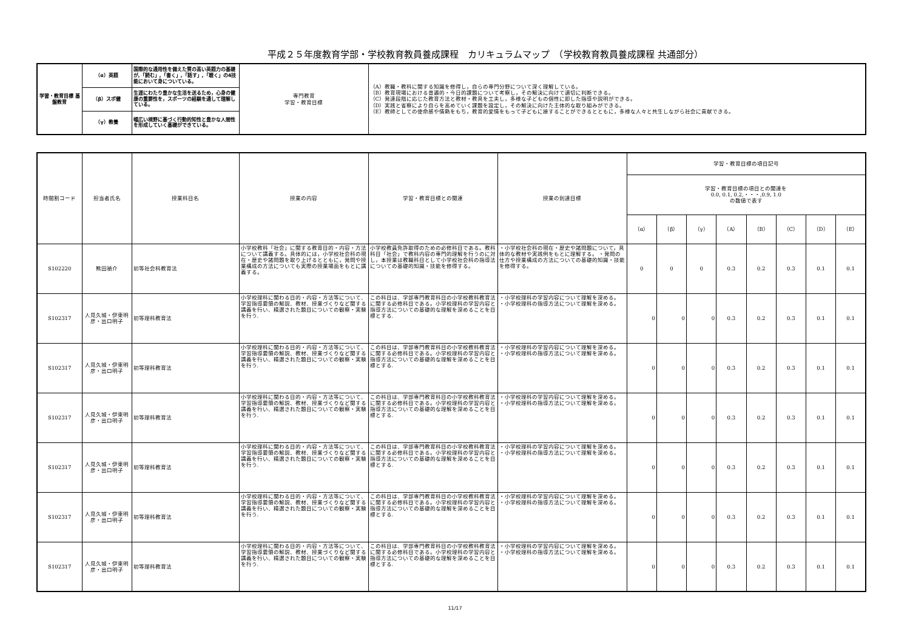平成２５年度教育学部・学校教育教員養成課程　カリキュラムマップ　（学校教育教員養成課程 共通部分）
| 学習・教育目標 基盤教育 | （α）英語 | 国際的な通用性を備えた質の高い英語力の基礎が,「読む」,「書く」,「話す」,「聴く」の4技能において身についている。 | 専門教育 学習・教育目標 | （A）教職・教科に関する知識を修得し，自らの専門分野について深く理解している。 （B）教育現場における普遍的・今日的課題について考察し，その解決に向けて適切に判断できる。 （C）発達段階に応じた教育方法と教材・教具を工夫し，多様な子どもの個性に即した指導や説明ができる。 （D）実践と省察により自らを高めていく課題を設定し，その解決に向けた主体的な取り組みができる。 （E）教師としての使命感や情熱をもち，教育的愛情をもって子どもに接することができるとともに，多様な人々と共生しながら社会に貢献できる。 |
| | （β）スポ健 | 生涯にわたり豊かな生活を送るため，心身の健康の重要性を，スポーツの経験を通して理解している。 | | |
| | （γ）教養 | 幅広い視野に基づく行動的知性と豊かな人間性を形成していく基礎ができている。 | | |
| 時間割コード | 担当者氏名 | 授業科目名 | 授業の内容 | 学習・教育目標との関連 | 授業の到達目標 | 学習・教育目標の項目記号 | | | | | | | |
| --- | --- | --- | --- | --- | --- | --- | --- | --- | --- | --- | --- | --- | --- |
| | | | | | | 学習・教育目標の項目との関連を 0.0, 0.1, 0.2,・・・,0.9, 1.0 の数値で表す | | | | | | | |
| | | | | | | （α） | （β） | （γ） | （A） | （B） | （C） | （D） | （E） |
| S102220 | 熊田禎介 | 初等社会科教育法 | 小学校教科「社会」に関する教育目的・内容・方法について講義する。具体的には，小学校社会科の現在・歴史や諸問題を取り上げるとともに，発問や授業構成の方法についても実際の授業場面をもとに講義する。 | 小学校教員免許取得のための必修科目である。教科科目「社会」で教科内容の専門的理解を行うのに対し，本授業は教職科目として小学校社会科の指導法についての基礎的知識・技能を修得する。 | ・小学校社会科の現在・歴史や諸問題について，具体的な教材や実践例をもとに理解する。 ・発問の仕方や授業構成の方法についての基礎的知識・技能を修得する。 | 0 | 0 | 0 | 0.3 | 0.2 | 0.3 | 0.1 | 0.1 |
| S102317 | 人見久城・伊東明彦・出口明子 | 初等理科教育法 | 小学校理科に関わる目的・内容・方法等について、学習指導要領の解説、教材、授業づくりなど関する講義を行い、精選された題目についての観察・実験を行う. | この科目は、学部専門教育科目の小学校教科教育法に関する必修科目である。小学校理科の学習内容と指導方法についての基礎的な理解を深めることを目標とする. | ・小学校理科の学習内容について理解を深める。 ・小学校理科の指導方法について理解を深める。 | 0 | 0 | 0 | 0.3 | 0.2 | 0.3 | 0.1 | 0.1 |
| S102317 | 人見久城・伊東明彦・出口明子 | 初等理科教育法 | 小学校理科に関わる目的・内容・方法等について、学習指導要領の解説、教材、授業づくりなど関する講義を行い、精選された題目についての観察・実験を行う. | この科目は、学部専門教育科目の小学校教科教育法に関する必修科目である。小学校理科の学習内容と指導方法についての基礎的な理解を深めることを目標とする. | ・小学校理科の学習内容について理解を深める。 ・小学校理科の指導方法について理解を深める。 | 0 | 0 | 0 | 0.3 | 0.2 | 0.3 | 0.1 | 0.1 |
| S102317 | 人見久城・伊東明彦・出口明子 | 初等理科教育法 | 小学校理科に関わる目的・内容・方法等について、学習指導要領の解説、教材、授業づくりなど関する講義を行い、精選された題目についての観察・実験を行う. | この科目は、学部専門教育科目の小学校教科教育法に関する必修科目である。小学校理科の学習内容と指導方法についての基礎的な理解を深めることを目標とする. | ・小学校理科の学習内容について理解を深める。 ・小学校理科の指導方法について理解を深める。 | 0 | 0 | 0 | 0.3 | 0.2 | 0.3 | 0.1 | 0.1 |
| S102317 | 人見久城・伊東明彦・出口明子 | 初等理科教育法 | 小学校理科に関わる目的・内容・方法等について、学習指導要領の解説、教材、授業づくりなど関する講義を行い、精選された題目についての観察・実験を行う. | この科目は、学部専門教育科目の小学校教科教育法に関する必修科目である。小学校理科の学習内容と指導方法についての基礎的な理解を深めることを目標とする. | ・小学校理科の学習内容について理解を深める。 ・小学校理科の指導方法について理解を深める。 | 0 | 0 | 0 | 0.3 | 0.2 | 0.3 | 0.1 | 0.1 |
| S102317 | 人見久城・伊東明彦・出口明子 | 初等理科教育法 | 小学校理科に関わる目的・内容・方法等について、学習指導要領の解説、教材、授業づくりなど関する講義を行い、精選された題目についての観察・実験を行う. | この科目は、学部専門教育科目の小学校教科教育法に関する必修科目である。小学校理科の学習内容と指導方法についての基礎的な理解を深めることを目標とする. | ・小学校理科の学習内容について理解を深める。 ・小学校理科の指導方法について理解を深める。 | 0 | 0 | 0 | 0.3 | 0.2 | 0.3 | 0.1 | 0.1 |
| S102317 | 人見久城・伊東明彦・出口明子 | 初等理科教育法 | 小学校理科に関わる目的・内容・方法等について、学習指導要領の解説、教材、授業づくりなど関する講義を行い、精選された題目についての観察・実験を行う. | この科目は、学部専門教育科目の小学校教科教育法に関する必修科目である。小学校理科の学習内容と指導方法についての基礎的な理解を深めることを目標とする. | ・小学校理科の学習内容について理解を深める。 ・小学校理科の指導方法について理解を深める。 | 0 | 0 | 0 | 0.3 | 0.2 | 0.3 | 0.1 | 0.1 |
11/17